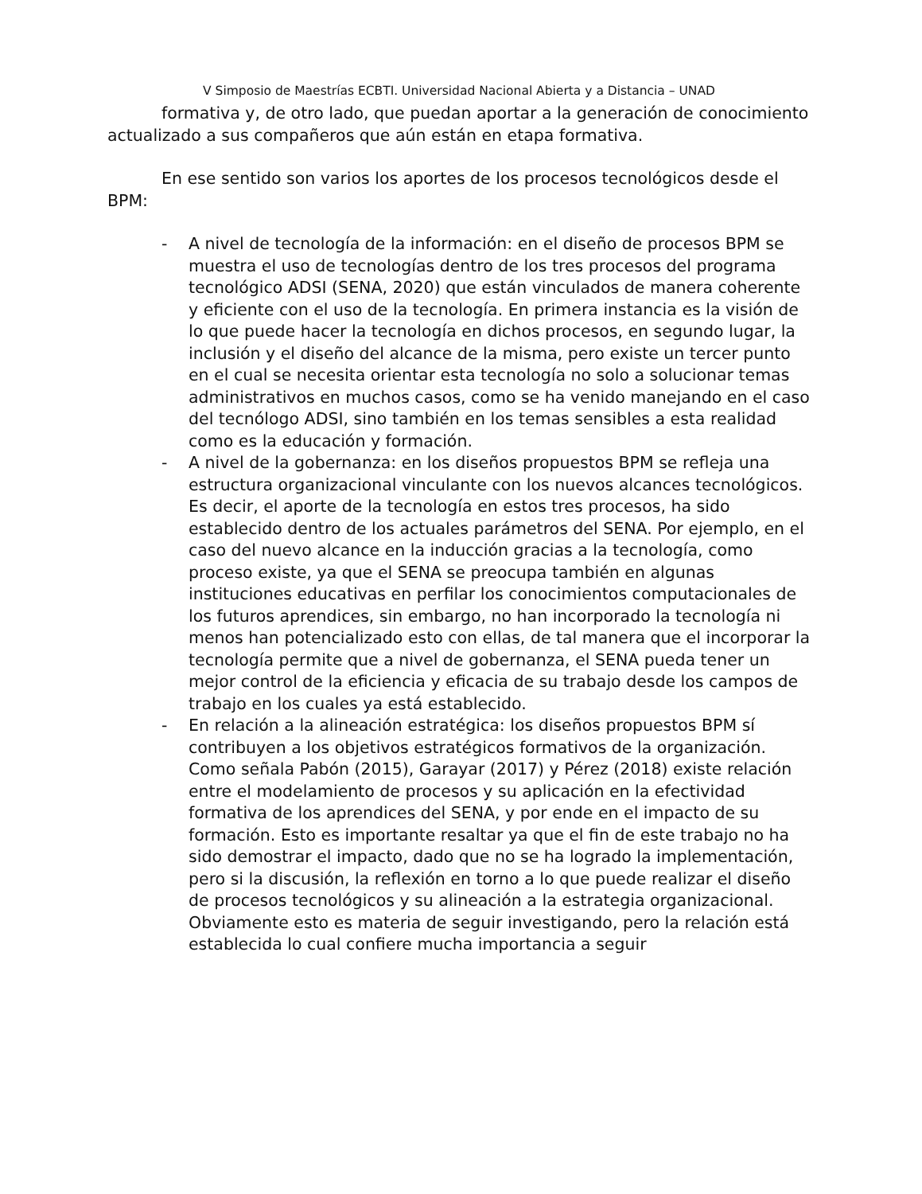V Simposio de Maestrías ECBTI. Universidad Nacional Abierta y a Distancia – UNAD
formativa y, de otro lado, que puedan aportar a la generación de conocimiento actualizado a sus compañeros que aún están en etapa formativa.
En ese sentido son varios los aportes de los procesos tecnológicos desde el BPM:
- A nivel de tecnología de la información: en el diseño de procesos BPM se muestra el uso de tecnologías dentro de los tres procesos del programa tecnológico ADSI (SENA, 2020) que están vinculados de manera coherente y eficiente con el uso de la tecnología. En primera instancia es la visión de lo que puede hacer la tecnología en dichos procesos, en segundo lugar, la inclusión y el diseño del alcance de la misma, pero existe un tercer punto en el cual se necesita orientar esta tecnología no solo a solucionar temas administrativos en muchos casos, como se ha venido manejando en el caso del tecnólogo ADSI, sino también en los temas sensibles a esta realidad como es la educación y formación.
- A nivel de la gobernanza: en los diseños propuestos BPM se refleja una estructura organizacional vinculante con los nuevos alcances tecnológicos. Es decir, el aporte de la tecnología en estos tres procesos, ha sido establecido dentro de los actuales parámetros del SENA. Por ejemplo, en el caso del nuevo alcance en la inducción gracias a la tecnología, como proceso existe, ya que el SENA se preocupa también en algunas instituciones educativas en perfilar los conocimientos computacionales de los futuros aprendices, sin embargo, no han incorporado la tecnología ni menos han potencializado esto con ellas, de tal manera que el incorporar la tecnología permite que a nivel de gobernanza, el SENA pueda tener un mejor control de la eficiencia y eficacia de su trabajo desde los campos de trabajo en los cuales ya está establecido.
- En relación a la alineación estratégica: los diseños propuestos BPM sí contribuyen a los objetivos estratégicos formativos de la organización. Como señala Pabón (2015), Garayar (2017) y Pérez (2018) existe relación entre el modelamiento de procesos y su aplicación en la efectividad formativa de los aprendices del SENA, y por ende en el impacto de su formación. Esto es importante resaltar ya que el fin de este trabajo no ha sido demostrar el impacto, dado que no se ha logrado la implementación, pero si la discusión, la reflexión en torno a lo que puede realizar el diseño de procesos tecnológicos y su alineación a la estrategia organizacional. Obviamente esto es materia de seguir investigando, pero la relación está establecida lo cual confiere mucha importancia a seguir